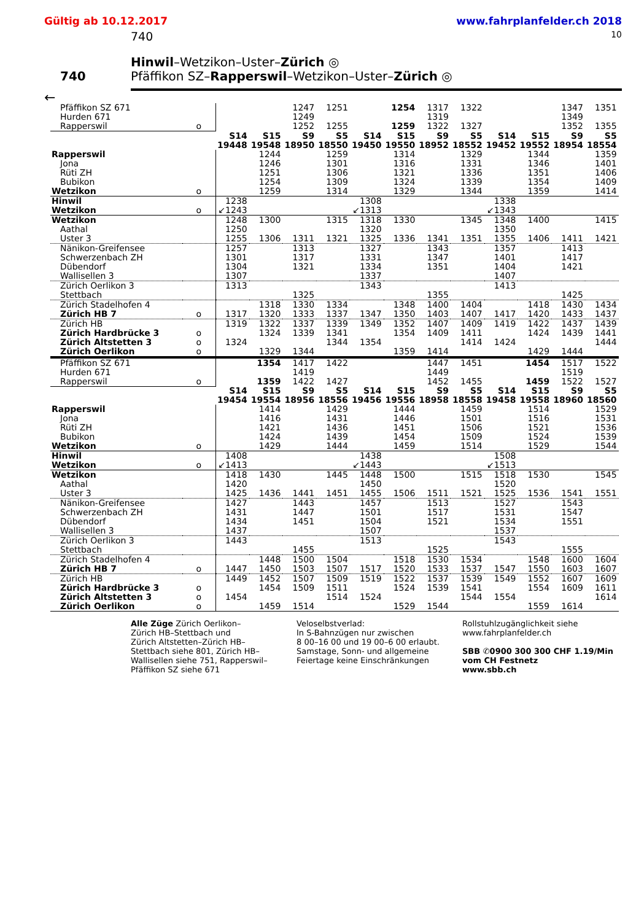Gültig ab 10.12.2017 www.fahrplanfelder.ch 2018
740 10
740
Hinwil–Wetzikon–Uster–Zürich ◎
Pfäffikon SZ–Rapperswil–Wetzikon–Uster–Zürich ◎
←
| Pfäffikon SZ 671 | | | | 1247 | 1251 | | 1254 | 1317 | 1322 | | | 1347 | 1351 |
| Hurden 671 | | | | 1249 | | | | 1319 | | | | 1349 | |
| Rapperswil | o | | | 1252 | 1255 | | 1259 | 1322 | 1327 | | | 1352 | 1355 |
| | | S14 | S15 | S9 | S5 | S14 | S15 | S9 | S5 | S14 | S15 | S9 | S5 |
| | | 19448 | 19548 | 18950 | 18550 | 19450 | 19550 | 18952 | 18552 | 19452 | 19552 | 18954 | 18554 |
| Rapperswil | | | 1244 | | 1259 | | 1314 | | 1329 | | 1344 | | 1359 |
| Jona | | | 1246 | | 1301 | | 1316 | | 1331 | | 1346 | | 1401 |
| Rüti ZH | | | 1251 | | 1306 | | 1321 | | 1336 | | 1351 | | 1406 |
| Bubikon | | | 1254 | | 1309 | | 1324 | | 1339 | | 1354 | | 1409 |
| Wetzikon | o | | 1259 | | 1314 | | 1329 | | 1344 | | 1359 | | 1414 |
| Hinwil | | 1238 | | | | 1308 | | | | 1338 | | | |
| Wetzikon | o | ↙1243 | | | | ↙1313 | | | | ↙1343 | | | |
| Wetzikon | | 1248 | 1300 | | 1315 | 1318 | 1330 | | 1345 | 1348 | 1400 | | 1415 |
| Aathal | | 1250 | | | | 1320 | | | | 1350 | | | |
| Uster 3 | | 1255 | 1306 | 1311 | 1321 | 1325 | 1336 | 1341 | 1351 | 1355 | 1406 | 1411 | 1421 |
| Nänikon-Greifensee | | 1257 | | 1313 | | 1327 | | 1343 | | 1357 | | 1413 | |
| Schwerzenbach ZH | | 1301 | | 1317 | | 1331 | | 1347 | | 1401 | | 1417 | |
| Dübendorf | | 1304 | | 1321 | | 1334 | | 1351 | | 1404 | | 1421 | |
| Wallisellen 3 | | 1307 | | | | 1337 | | | | 1407 | | | |
| Zürich Oerlikon 3 | | 1313 | | | | 1343 | | | | 1413 | | | |
| Stettbach | | | | 1325 | | | | 1355 | | | | 1425 | |
| Zürich Stadelhofen 4 | | | 1318 | 1330 | 1334 | | 1348 | 1400 | 1404 | | 1418 | 1430 | 1434 |
| Zürich HB 7 | o | 1317 | 1320 | 1333 | 1337 | 1347 | 1350 | 1403 | 1407 | 1417 | 1420 | 1433 | 1437 |
| Zürich HB | | 1319 | 1322 | 1337 | 1339 | 1349 | 1352 | 1407 | 1409 | 1419 | 1422 | 1437 | 1439 |
| Zürich Hardbrücke 3 | o | | 1324 | 1339 | 1341 | | 1354 | 1409 | 1411 | | 1424 | 1439 | 1441 |
| Zürich Altstetten 3 | o | 1324 | | | 1344 | 1354 | | | 1414 | 1424 | | | 1444 |
| Zürich Oerlikon | o | | 1329 | 1344 | | | 1359 | 1414 | | | 1429 | 1444 | |
| Pfäffikon SZ 671 | | | 1354 | 1417 | 1422 | | | 1447 | 1451 | | 1454 | 1517 | 1522 |
| Hurden 671 | | | | 1419 | | | | 1449 | | | | 1519 | |
| Rapperswil | o | | 1359 | 1422 | 1427 | | | 1452 | 1455 | | 1459 | 1522 | 1527 |
| | | S14 | S15 | S9 | S5 | S14 | S15 | S9 | S5 | S14 | S15 | S9 | S5 |
| | | 19454 | 19554 | 18956 | 18556 | 19456 | 19556 | 18958 | 18558 | 19458 | 19558 | 18960 | 18560 |
| Rapperswil | | | 1414 | | 1429 | | 1444 | | 1459 | | 1514 | | 1529 |
| Jona | | | 1416 | | 1431 | | 1446 | | 1501 | | 1516 | | 1531 |
| Rüti ZH | | | 1421 | | 1436 | | 1451 | | 1506 | | 1521 | | 1536 |
| Bubikon | | | 1424 | | 1439 | | 1454 | | 1509 | | 1524 | | 1539 |
| Wetzikon | o | | 1429 | | 1444 | | 1459 | | 1514 | | 1529 | | 1544 |
| Hinwil | | 1408 | | | | 1438 | | | | 1508 | | | |
| Wetzikon | o | ↙1413 | | | | ↙1443 | | | | ↙1513 | | | |
| Wetzikon | | 1418 | 1430 | | 1445 | 1448 | 1500 | | 1515 | 1518 | 1530 | | 1545 |
| Aathal | | 1420 | | | | 1450 | | | | 1520 | | | |
| Uster 3 | | 1425 | 1436 | 1441 | 1451 | 1455 | 1506 | 1511 | 1521 | 1525 | 1536 | 1541 | 1551 |
| Nänikon-Greifensee | | 1427 | | 1443 | | 1457 | | 1513 | | 1527 | | 1543 | |
| Schwerzenbach ZH | | 1431 | | 1447 | | 1501 | | 1517 | | 1531 | | 1547 | |
| Dübendorf | | 1434 | | 1451 | | 1504 | | 1521 | | 1534 | | 1551 | |
| Wallisellen 3 | | 1437 | | | | 1507 | | | | 1537 | | | |
| Zürich Oerlikon 3 | | 1443 | | | | 1513 | | | | 1543 | | | |
| Stettbach | | | | 1455 | | | | 1525 | | | | 1555 | |
| Zürich Stadelhofen 4 | | | 1448 | 1500 | 1504 | | 1518 | 1530 | 1534 | | 1548 | 1600 | 1604 |
| Zürich HB 7 | o | 1447 | 1450 | 1503 | 1507 | 1517 | 1520 | 1533 | 1537 | 1547 | 1550 | 1603 | 1607 |
| Zürich HB | | 1449 | 1452 | 1507 | 1509 | 1519 | 1522 | 1537 | 1539 | 1549 | 1552 | 1607 | 1609 |
| Zürich Hardbrücke 3 | o | | 1454 | 1509 | 1511 | | 1524 | 1539 | 1541 | | 1554 | 1609 | 1611 |
| Zürich Altstetten 3 | o | 1454 | | | 1514 | 1524 | | | 1544 | 1554 | | | 1614 |
| Zürich Oerlikon | o | | 1459 | 1514 | | | 1529 | 1544 | | | 1559 | 1614 | |
Alle Züge Zürich Oerlikon–
Zürich HB–Stettbach und
Zürich Altstetten–Zürich HB–
Stettbach siehe 801, Zürich HB–
Wallisellen siehe 751, Rapperswil–
Pfäffikon SZ siehe 671
Veloselbstverlad:
In S-Bahnzügen nur zwischen
8 00–16 00 und 19 00–6 00 erlaubt.
Samstage, Sonn- und allgemeine
Feiertage keine Einschränkungen
Rollstuhlzugänglichkeit siehe
www.fahrplanfelder.ch
SBB ✆0900 300 300 CHF 1.19/Min
vom CH Festnetz
www.sbb.ch